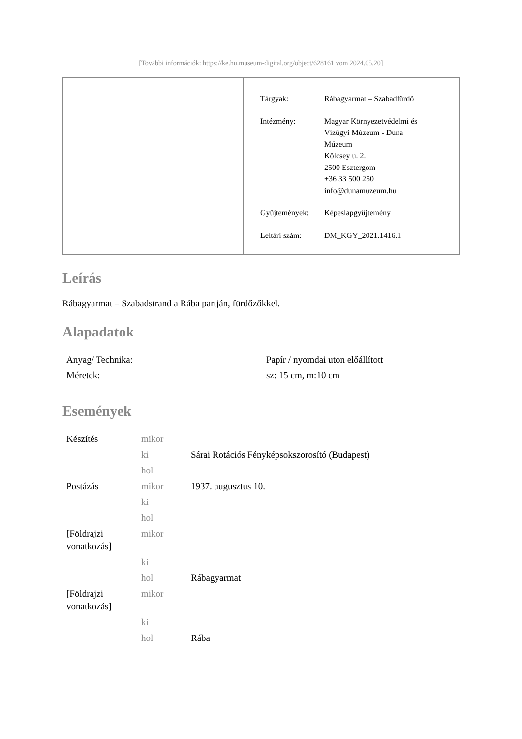[További információk: https://ke.hu.museum-digital.org/object/628161 vom 2024.05.20]
| Tárgyak: | Rábagyarmat – Szabadfürdő |
| Intézmény: | Magyar Környezetvédelmi és Vízügyi Múzeum - Duna Múzeum Kölcsey u. 2. 2500 Esztergom +36 33 500 250 info@dunamuzeum.hu |
| Gyűjtemények: | Képeslapgyűjtemény |
| Leltári szám: | DM_KGY_2021.1416.1 |
Leírás
Rábagyarmat – Szabadstrand a Rába partján, fürdőzőkkel.
Alapadatok
| Anyag/ Technika: | Papír / nyomdai uton előállított |
| Méretek: | sz: 15 cm, m:10 cm |
Események
| Készítés | mikor | |
| | ki | Sárai Rotációs Fényképsokszorosító (Budapest) |
| | hol | |
| Postázás | mikor | 1937. augusztus 10. |
| | ki | |
| | hol | |
| [Földrajzi vonatkozás] | mikor | |
| | ki | |
| | hol | Rábagyarmat |
| [Földrajzi vonatkozás] | mikor | |
| | ki | |
| | hol | Rába |